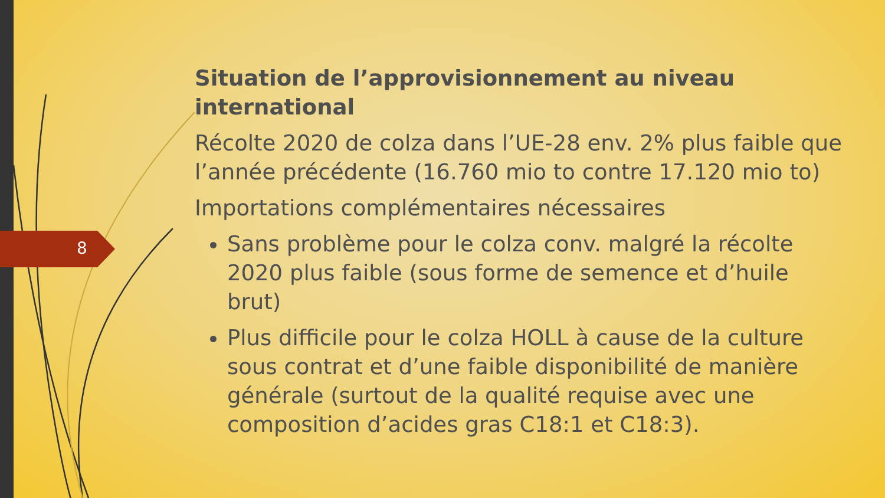8
Situation de l’approvisionnement au niveau international
Récolte 2020 de colza dans l’UE-28 env. 2% plus faible que l’année précédente (16.760 mio to contre 17.120 mio to)
Importations complémentaires nécessaires
Sans problème pour le colza conv. malgré la récolte 2020 plus faible (sous forme de semence et d’huile brut)
Plus difficile pour le colza HOLL à cause de la culture sous contrat et d’une faible disponibilité de manière générale (surtout de la qualité requise avec une composition d’acides gras C18:1 et C18:3).